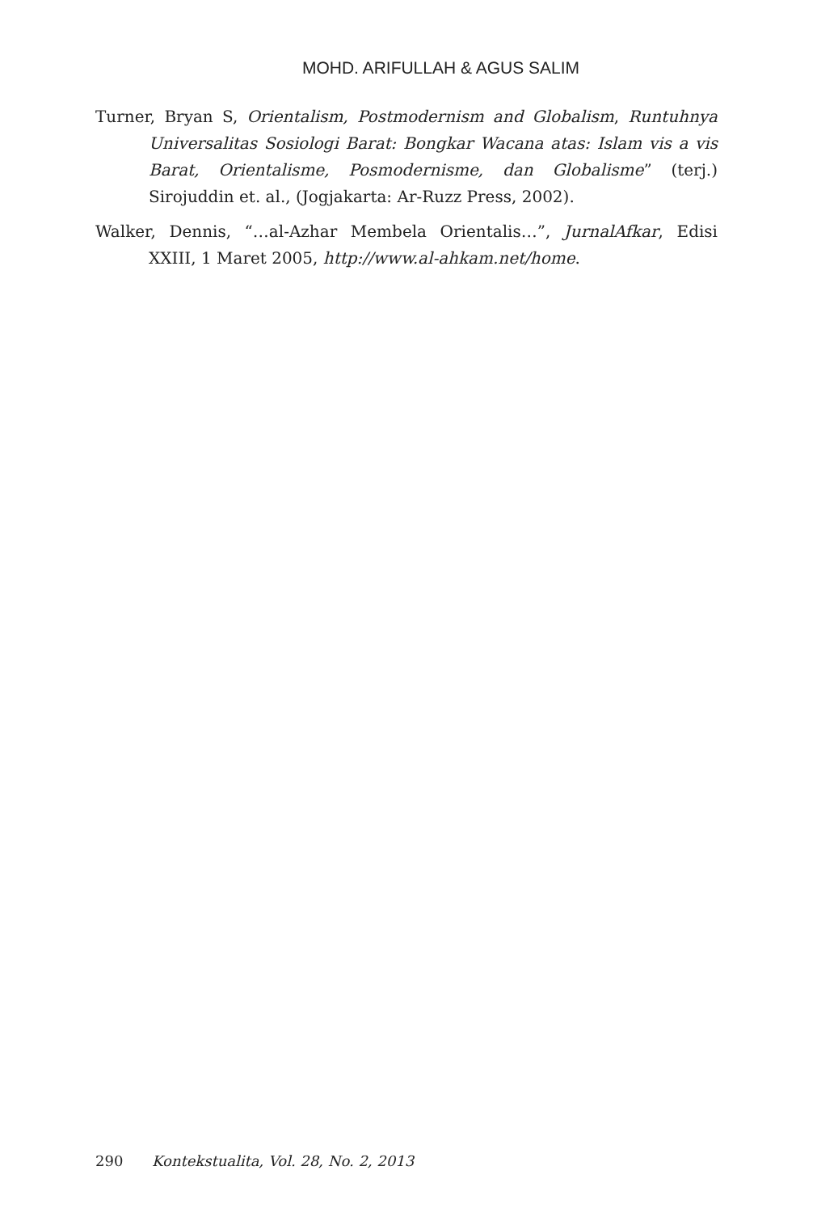MOHD. ARIFULLAH & AGUS SALIM
Turner, Bryan S, Orientalism, Postmodernism and Globalism, Runtuhnya Universalitas Sosiologi Barat: Bongkar Wacana atas: Islam vis a vis Barat, Orientalisme, Posmodernisme, dan Globalisme” (terj.) Sirojuddin et. al., (Jogjakarta: Ar-Ruzz Press, 2002).
Walker, Dennis, “…al-Azhar Membela Orientalis…”, JurnalAfkar, Edisi XXIII, 1 Maret 2005, http://www.al-ahkam.net/home.
290 Kontekstualita, Vol. 28, No. 2, 2013